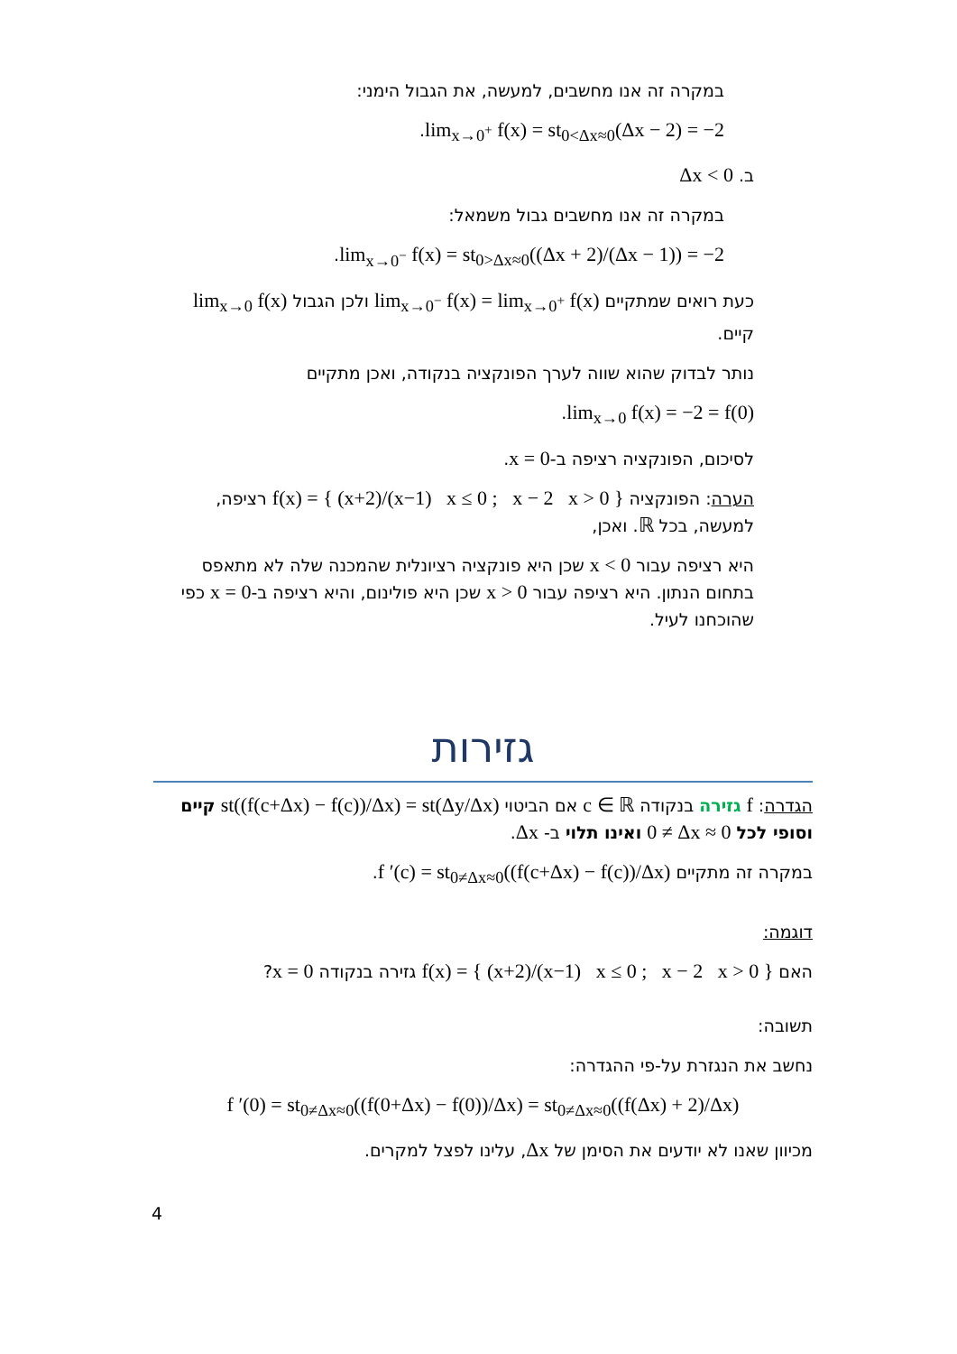במקרה זה אנו מחשבים, למעשה, את הגבול הימני:
lim<sub>x→0<sup>+</sup></sub> f(x) = st<sub>0<Δx≈0</sub>(Δx − 2) = −2.
ב. Δx < 0
במקרה זה אנו מחשבים גבול משמאל:
lim<sub>x→0<sup>−</sup></sub> f(x) = st<sub>0>Δx≈0</sub>((Δx + 2)/(Δx − 1)) = −2.
כעת רואים שמתקיים lim<sub>x→0<sup>−</sup></sub> f(x) = lim<sub>x→0<sup>+</sup></sub> f(x) ולכן הגבול lim<sub>x→0</sub> f(x) קיים.
נותר לבדוק שהוא שווה לערך הפונקציה בנקודה, ואכן מתקיים
lim<sub>x→0</sub> f(x) = −2 = f(0).
לסיכום, הפונקציה רציפה ב-x = 0.
הערה: הפונקציה f(x) = { (x+2)/(x−1) x ≤ 0 ; x − 2 x > 0 } רציפה, למעשה, בכל ℝ. ואכן,
היא רציפה עבור x < 0 שכן היא פונקציה רציונלית שהמכנה שלה לא מתאפס בתחום הנתון. היא רציפה עבור x > 0 שכן היא פולינום, והיא רציפה ב-x = 0 כפי שהוכחנו לעיל.
גזירות
הגדרה: f גזירה בנקודה c ∈ ℝ אם הביטוי st((f(c+Δx) − f(c))/Δx) = st(Δy/Δx) קיים וסופי לכל 0 ≠ Δx ≈ 0 ואינו תלוי ב- Δx.
במקרה זה מתקיים f ′(c) = st<sub>0≠Δx≈0</sub>((f(c+Δx) − f(c))/Δx).
דוגמה:
האם f(x) = { (x+2)/(x−1) x ≤ 0 ; x − 2 x > 0 } גזירה בנקודה x = 0?
תשובה:
נחשב את הנגזרת על-פי ההגדרה:
f ′(0) = st<sub>0≠Δx≈0</sub>((f(0+Δx) − f(0))/Δx) = st<sub>0≠Δx≈0</sub>((f(Δx) + 2)/Δx)
מכיוון שאנו לא יודעים את הסימן של Δx, עלינו לפצל למקרים.
4